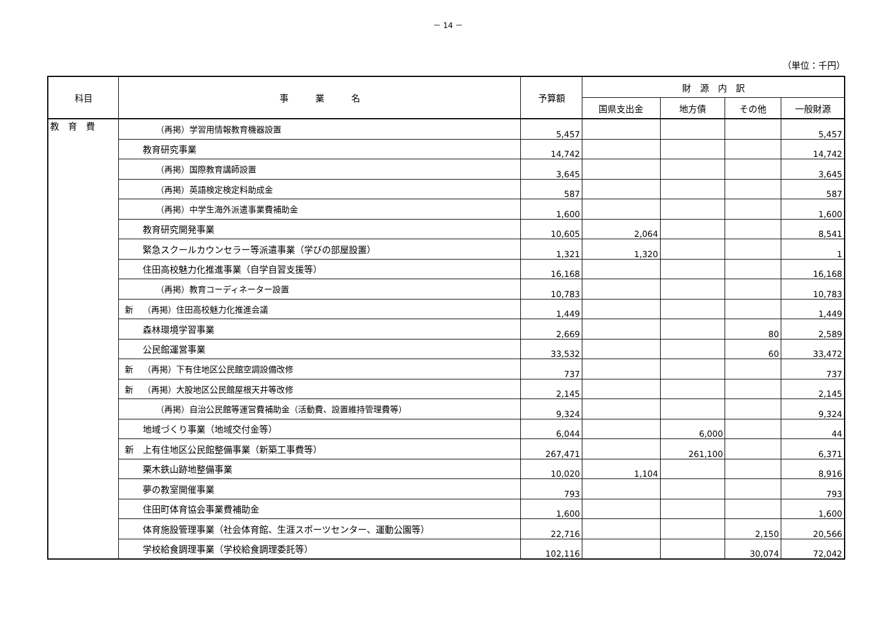－ 14 －
（単位：千円）
| 科目 | 事 業 名 | 予算額 | 財 源 内 訳 | | | |
| --- | --- | --- | --- | --- | --- | --- |
| | | | 国県支出金 | 地方債 | その他 | 一般財源 |
| 教 育 費 | （再掲）学習用情報教育機器設置 | 5,457 | | | | 5,457 |
| | 教育研究事業 | 14,742 | | | | 14,742 |
| | （再掲）国際教育講師設置 | 3,645 | | | | 3,645 |
| | （再掲）英語検定検定料助成金 | 587 | | | | 587 |
| | （再掲）中学生海外派遣事業費補助金 | 1,600 | | | | 1,600 |
| | 教育研究開発事業 | 10,605 | 2,064 | | | 8,541 |
| | 緊急スクールカウンセラー等派遣事業（学びの部屋設置） | 1,321 | 1,320 | | | 1 |
| | 住田高校魅力化推進事業（自学自習支援等） | 16,168 | | | | 16,168 |
| | （再掲）教育コーディネーター設置 | 10,783 | | | | 10,783 |
| | 新 （再掲）住田高校魅力化推進会議 | 1,449 | | | | 1,449 |
| | 森林環境学習事業 | 2,669 | | | 80 | 2,589 |
| | 公民館運営事業 | 33,532 | | | 60 | 33,472 |
| | 新 （再掲）下有住地区公民館空調設備改修 | 737 | | | | 737 |
| | 新 （再掲）大股地区公民館屋根天井等改修 | 2,145 | | | | 2,145 |
| | （再掲）自治公民館等運営費補助金（活動費、設置維持管理費等） | 9,324 | | | | 9,324 |
| | 地域づくり事業（地域交付金等） | 6,044 | | 6,000 | | 44 |
| | 新 上有住地区公民館整備事業（新築工事費等） | 267,471 | | 261,100 | | 6,371 |
| | 栗木鉄山跡地整備事業 | 10,020 | 1,104 | | | 8,916 |
| | 夢の教室開催事業 | 793 | | | | 793 |
| | 住田町体育協会事業費補助金 | 1,600 | | | | 1,600 |
| | 体育施設管理事業（社会体育館、生涯スポーツセンター、運動公園等） | 22,716 | | | 2,150 | 20,566 |
| | 学校給食調理事業（学校給食調理委託等） | 102,116 | | | 30,074 | 72,042 |